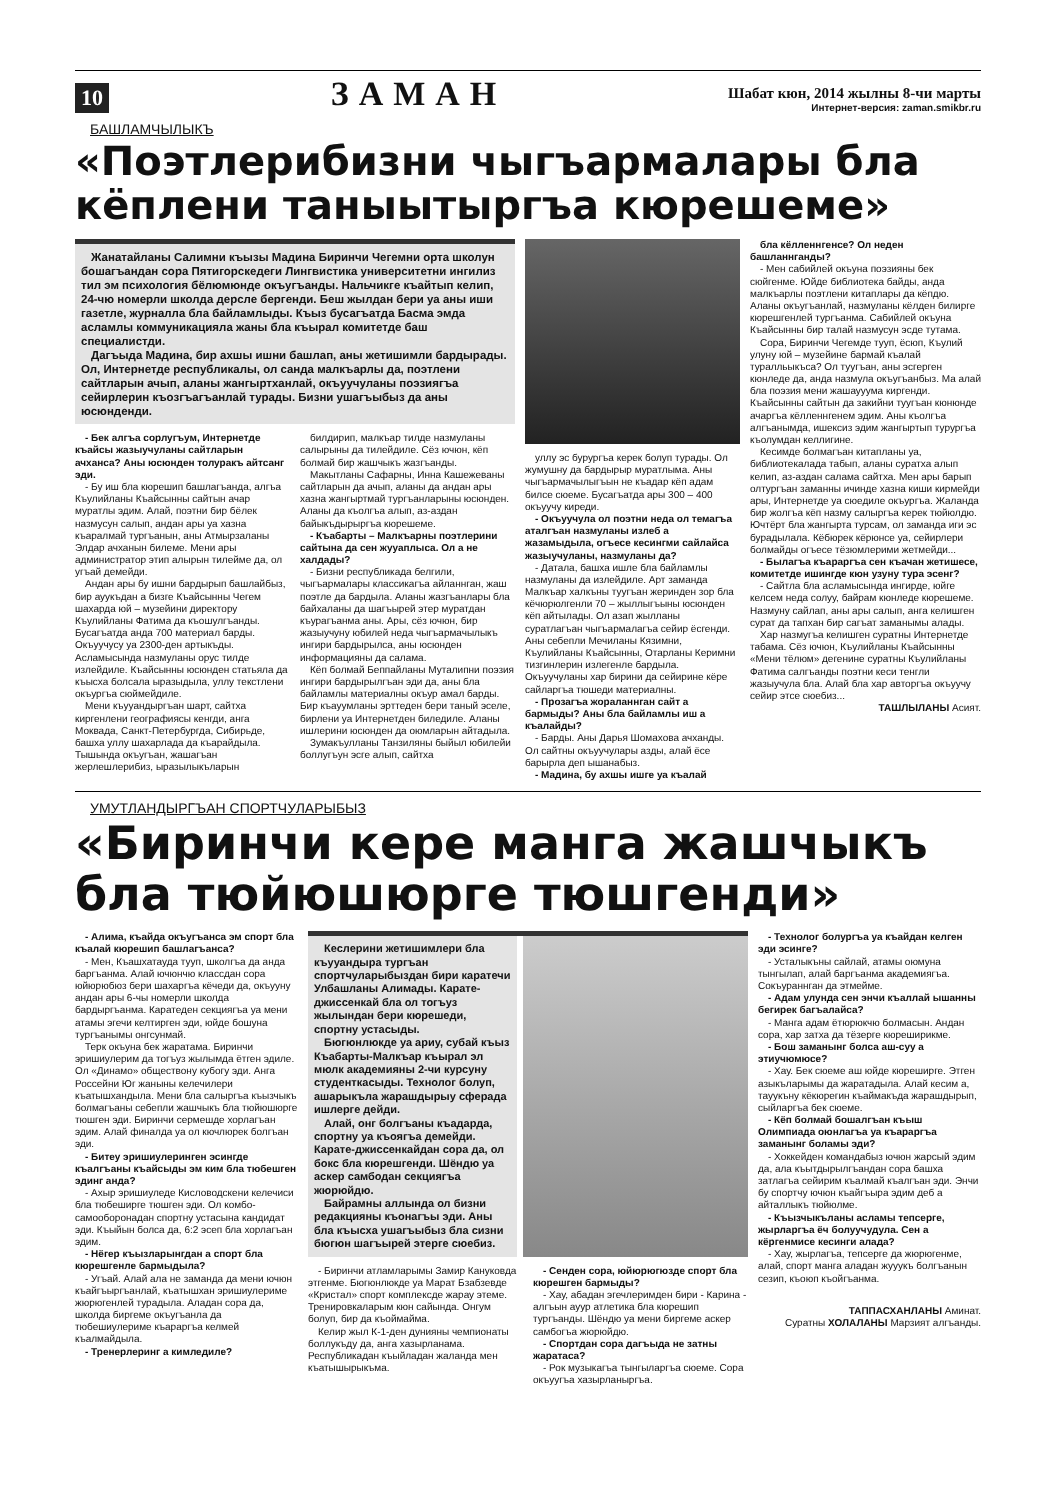10 ЗАМАН
Шабат кюн, 2014 жылны 8-чи марты
Интернет-версия: zaman.smikbr.ru
БАШЛАМЧЫЛЫКЪ
«Поэтлерибизни чыгъармалары бла кёплени таныытыргъа кюрешеме»
Жанатайланы Салимни къызы Мадина Биринчи Чегемни орта школун бошагъандан сора Пятигорскедеги Лингвистика университетни ингилиз тил эм психология бёлюмюнде окъугъанды. Нальчикге къайтып келип, 24-чю номерли школда дерсле бергенди. Беш жылдан бери уа аны иши газетле, журналла бла байламлыды. Къыз бусагъатда Басма эмда асламлы коммуникацияла жаны бла къырал комитетде баш специалистди.
Дагъыда Мадина, бир ахшы ишни башлап, аны жетишимли бардырады. Ол, Интернетде республикалы, ол санда малкъарлы да, поэтлени сайтларын ачып, аланы жангыртханлай, окъуучуланы поэзиягъа сейирлерин къозгъагъанлай турады. Бизни ушагъыбыз да аны юсюнденди.
- Бек алгъа сорлугъум, Интернетде къайсы жазыучуланы сайтларын ачханса? Аны юсюнден толуракъ айтсанг эди.
- Бу иш бла кюрешип башлагъанда, алгъа Къулийланы Къайсынны сайтын ачар муратлы эдим. Алай, поэтни бир бёлек назмусун салып, андан ары уа хазна къаралмай тургъанын, аны Атмырзаланы Элдар ачханын билеме. Мени ары администратор этип алырын тилейме да, ол угъай демейди.
Андан ары бу ишни бардырып башлайбыз, бир ауукъдан а бизге Къайсынны Чегем шахарда юй – музейини директору Къулийланы Фатима да къошулгъанды. Бусагъатда анда 700 материал барды. Окъуучусу уа 2300-ден артыкъды. Асламысында назмуланы орус тилде излейдиле. Къайсынны юсюнден статьяла да къысха болсала ыразыдыла, уллу текстлени окъургъа сюймейдиле.
Мени къууандыргъан шарт, сайтха киргенлени географиясы кенгди, анга Моквада, Санкт-Петербургда, Сибирьде, башха уллу шахарлада да къарайдыла. Тышында окъугъан, жашагъан жерлешлерибиз, ыразылыкъларын
билдирип, малкъар тилде назмуланы салырыны да тилейдиле. Сёз ючюн, кёп болмай бир жашчыкъ жазгъанды.
Макытланы Сафарны, Инна Кашежеваны сайтларын да ачып, аланы да андан ары хазна жангыртмай тургъанларыны юсюнден. Аланы да къолгъа алып, аз-аздан байыкъдырыргъа кюрешеме.
- Къабарты – Малкъарны поэтлерини сайтына да сен жууаплыса. Ол а не халдады?
- Бизни республикада белгили, чыгъармалары классикагъа айланнган, жаш поэтле да бардыла. Аланы жазгъанлары бла байхаланы да шагъырей этер муратдан къурагъанма аны. Ары, сёз ючюн, бир жазыучуну юбилей неда чыгъармачылыкъ ингири бардырылса, аны юсюнден информацияны да салама.
Кёп болмай Беппайланы Муталипни поэзия ингири бардырылгъан эди да, аны бла байламлы материалны окъур амал барды. Бир къауумланы эрттеден бери таный эселе, бирлени уа Интернетден биледиле. Аланы ишлерини юсюнден да оюмларын айтадыла.
Зумакъулланы Танзиляны быйыл юбилейи боллугъун эсге алып, сайтха
уллу эс бурургъа керек болуп турады. Ол жумушну да бардырыр муратлыма. Аны чыгъармачылыгъын не къадар кёп адам билсе сюеме. Бусагъатда ары 300 – 400 окъуучу киреди.
- Окъуучула ол поэтни неда ол темагъа аталгъан назмуланы излеб а жазамыдыла, огъесе кесингми сайлайса жазыучуланы, назмуланы да?
- Датала, башха ишле бла байламлы назмуланы да излейдиле. Арт заманда Малкъар халкъны туугъан жеринден зор бла кёчюрюлгенли 70 – жыллыгъыны юсюнден кёп айтылады. Ол азап жылланы суратлагъан чыгъармалагъа сейир ёсгенди. Аны себепли Мечиланы Кязимни, Къулийланы Къайсынны, Отарланы Керимни тизгинлерин излегенле бардыла. Окъуучуланы хар бирини да сейирине кёре сайларгъа тюшеди материалны.
- Прозагъа жораланнган сайт а бармыды? Аны бла байламлы иш а къалайды?
- Барды. Аны Дарья Шомахова ачханды. Ол сайтны окъуучулары азды, алай ёсе барырла деп ышанабыз.
- Мадина, бу ахшы ишге уа къалай
бла кёлленнгенсе? Ол неден башланнганды?
- Мен сабийлей окъуна поэзияны бек сюйгенме. Юйде библиотека байды, анда малкъарлы поэтлени китаплары да кёпдю. Аланы окъугъанлай, назмуланы кёлден билирге кюрешгенлей тургъанма. Сабийлей окъуна Къайсынны бир талай назмусун эсде тутама.
Сора, Биринчи Чегемде тууп, ёсюп, Къулий улуну юй – музейине бармай къалай туралльыкъса? Ол туугъан, аны эсгерген кюнледе да, анда назмула окъугъанбыз. Ма алай бла поэзия мени жашаууума киргенди. Къайсынны сайтын да закийни туугъан кюнюнде ачаргъа кёлленнгенем эдим. Аны къолгъа алгъанымда, ишексиз эдим жангыртып турургъа къолумдан келлигине.
Кесимде болмагъан китапланы уа, библиотекалада табып, аланы суратха алып келип, аз-аздан салама сайтха. Мен ары барып олтургъан заманны ичинде хазна киши кирмейди ары, Интернетде уа сюедиле окъургъа. Жаланда бир жолгъа кёп назму салыргъа керек тюйюлдю. Ючтёрт бла жангырта турсам, ол заманда иги эс бурадылала. Кёбюрек кёрюнсе уа, сейирлери болмайды огъесе тёзюмлерими жетмейди...
- Былагъа къараргъа сен къачан жетишесе, комитетде ишингде кюн узуну тура эсенг?
- Сайтла бла асламысында ингирде, юйге келсем неда солуу, байрам кюнледе кюрешеме. Назмуну сайлап, аны ары салып, анга келишген сурат да тапхан бир сагъат заманымы алады.
Хар назмугъа келишген суратны Интернетде табама. Сёз ючюн, Къулийланы Къайсынны «Мени тёлюм» дегенине суратны Къулийланы Фатима салгъанды поэтни кеси тенгли жазыучула бла. Алай бла хар авторгъа окъуучу сейир этсе сюебиз...
ТАШЛЫЛАНЫ Асият.
УМУТЛАНДЫРГЪАН СПОРТЧУЛАРЫБЫЗ
«Биринчи кере манга жашчыкъ бла тюйюшюрге тюшгенди»
- Алима, къайда окъугъанса эм спорт бла къалай кюрешип башлагъанса?
- Мен, Къашхатауда тууп, школгъа да анда баргъанма. Алай ючюнчю классдан сора юйюрюбюз бери шахаргъа кёчеди да, окъууну андан ары 6-чы номерли школда бардыргъанма. Каратеден секциягъа уа мени атамы эгечи келтирген эди, юйде бошуна тургъанымы онгсунмай.
Терк окъуна бек жаратама. Биринчи эришиулерим да тогъуз жылымда ётген эдиле. Ол «Динамо» обществону кубогу эди. Анга Россейни Юг жаныны келечилери къатышхандыла. Мени бла салыргъа къызчыкъ болмагъаны себепли жашчыкъ бла тюйюшюрге тюшген эди. Биринчи сермешде хорлагъан эдим. Алай финалда уа ол кючлюрек болгъан эди.
- Битеу эришиулеринген эсингде къалгъаны къайсыды эм ким бла тюбешген эдинг анда?
- Ахыр эришиуледе Кисловодскени келечиси бла тюбеширге тюшген эди. Ол комбо-самооборонадан спортну устасына кандидат эди. Къыйын болса да, 6:2 эсеп бла хорлагъан эдим.
- Нёгер къызларынгдан а спорт бла кюрешгенле бармыдыла?
- Угъай. Алай ала не заманда да мени ючюн къайгъыргъанлай, къатышхан эришиулериме жюрюгенлей турадыла. Аладан сора да, школда биргеме окъугъанла да тюбешиулериме къараргъа келмей къалмайдыла.
- Тренерлеринг а кимледиле?
Кеслерини жетишимлери бла къууандыра тургъан спортчуларыбыздан бири каратечи Улбашланы Алимады. Карате-джиссенкай бла ол тогъуз жылындан бери кюрешеди, спортну устасыды.
Бюгюнлюкде уа ариу, субай къыз Къабарты-Малкъар къырал эл мюлк академияны 2-чи курсуну студенткасыды. Технолог болуп, ашарыкъла жарашдырыу сферада ишлерге дейди.
Алай, онг болгъаны къадарда, спортну уа къоягъа демейди. Карате-джиссенкайдан сора да, ол бокс бла кюрешгенди. Шёндю уа аскер самбодан секциягъа жюрюйдю.
Байрамны аллында ол бизни редакцияны къонагъы эди. Аны бла къысха ушагъыбыз бла сизни бюгюн шагъырей этерге сюебиз.
- Биринчи атламларымы Замир Кануковда этгенме. Бюгюнлюкде уа Марат Бзабзевде «Кристал» спорт комплексде жарау этеме. Тренировкаларым кюн сайында. Онгум болуп, бир да къоймайма.
Келир жыл К-1-ден дунияны чемпионаты боллукъду да, анга хазырланама. Республикадан къыйладан жаланда мен къатышырыкъма.
- Сенден сора, юйюрюгюзде спорт бла кюрешген бармыды?
- Хау, абадан эгечлеримден бири - Карина - алгъын ауур атлетика бла кюрешип тургъанды. Шёндю уа мени биргеме аскер самбогъа жюрюйдю.
- Спортдан сора дагъыда не затны жаратаса?
- Рок музыкагъа тынгыларгъа сюеме. Сора окъуугъа хазырланыргъа.
- Технолог болургъа уа къайдан келген эди эсинге?
- Усталыкъны сайлай, атамы оюмуна тынгылап, алай баргъанма академиягъа. Сокъураннган да этмейме.
- Адам улунда сен энчи къаллай ышанны бегирек багъалайса?
- Манга адам ётюрюкчю болмасын. Андан сора, хар затха да тёзерге кюреширикме.
- Бош заманынг болса аш-суу а этиучюмюсе?
- Хау. Бек сюеме аш юйде кюреширге. Этген азыкъларымы да жаратадыла. Алай кесим а, тауукъну кёкюрегин къаймакъда жарашдырып, сыйларгъа бек сюеме.
- Кёп болмай бошалгъан къыш Олимпиада оюнлагъа уа къараргъа заманынг боламы эди?
- Хоккейден командабыз ючюн жарсый эдим да, ала къытдырылгъандан сора башха затлагъа сейирим къалмай къалгъан эди. Энчи бу спортчу ючюн къайгъыра эдим деб а айталлыкъ тюйюлме.
- Къызчыкъланы асламы тепсерге, жырларгъа ёч болуучудула. Сен а кёргенмисе кесинги алада?
- Хау, жырлагъа, тепсерге да жюрюгенме, алай, спорт манга аладан жууукъ болгъанын сезип, къоюп къойгъанма.
ТАППАСХАНЛАНЫ Аминат.
Суратны ХОЛАЛАНЫ Марзият алгъанды.